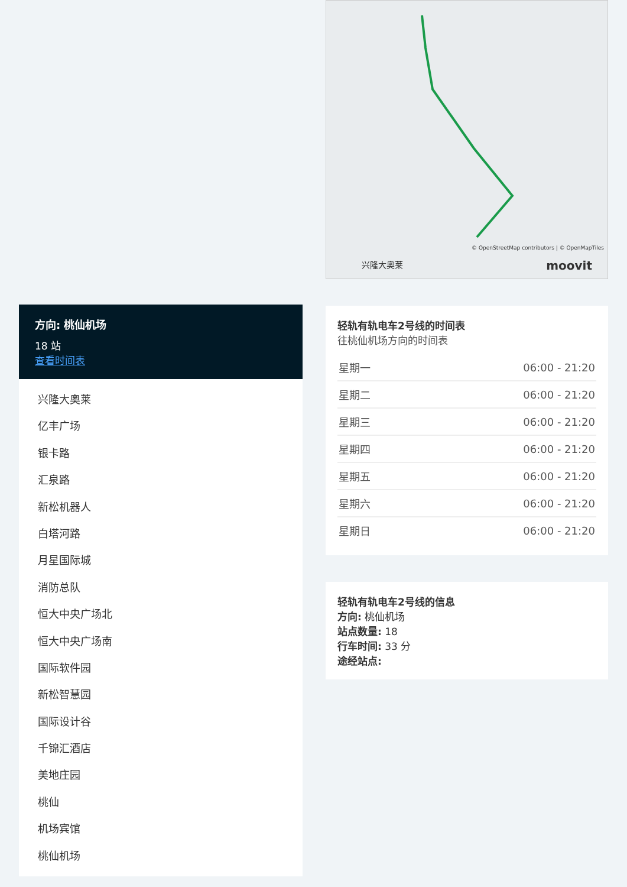方向: 桃仙机场
18 站
查看时间表
兴隆大奥莱
亿丰广场
银卡路
汇泉路
新松机器人
白塔河路
月星国际城
消防总队
恒大中央广场北
恒大中央广场南
国际软件园
新松智慧园
国际设计谷
千锦汇酒店
美地庄园
桃仙
机场宾馆
桃仙机场
© OpenStreetMap contributors | © OpenMapTiles
兴隆大奥莱 moovit
轻轨有轨电车2号线的时间表
往桃仙机场方向的时间表
| 星期一 | 06:00 - 21:20 |
| 星期二 | 06:00 - 21:20 |
| 星期三 | 06:00 - 21:20 |
| 星期四 | 06:00 - 21:20 |
| 星期五 | 06:00 - 21:20 |
| 星期六 | 06:00 - 21:20 |
| 星期日 | 06:00 - 21:20 |
轻轨有轨电车2号线的信息
方向: 桃仙机场
站点数量: 18
行车时间: 33 分
途经站点: